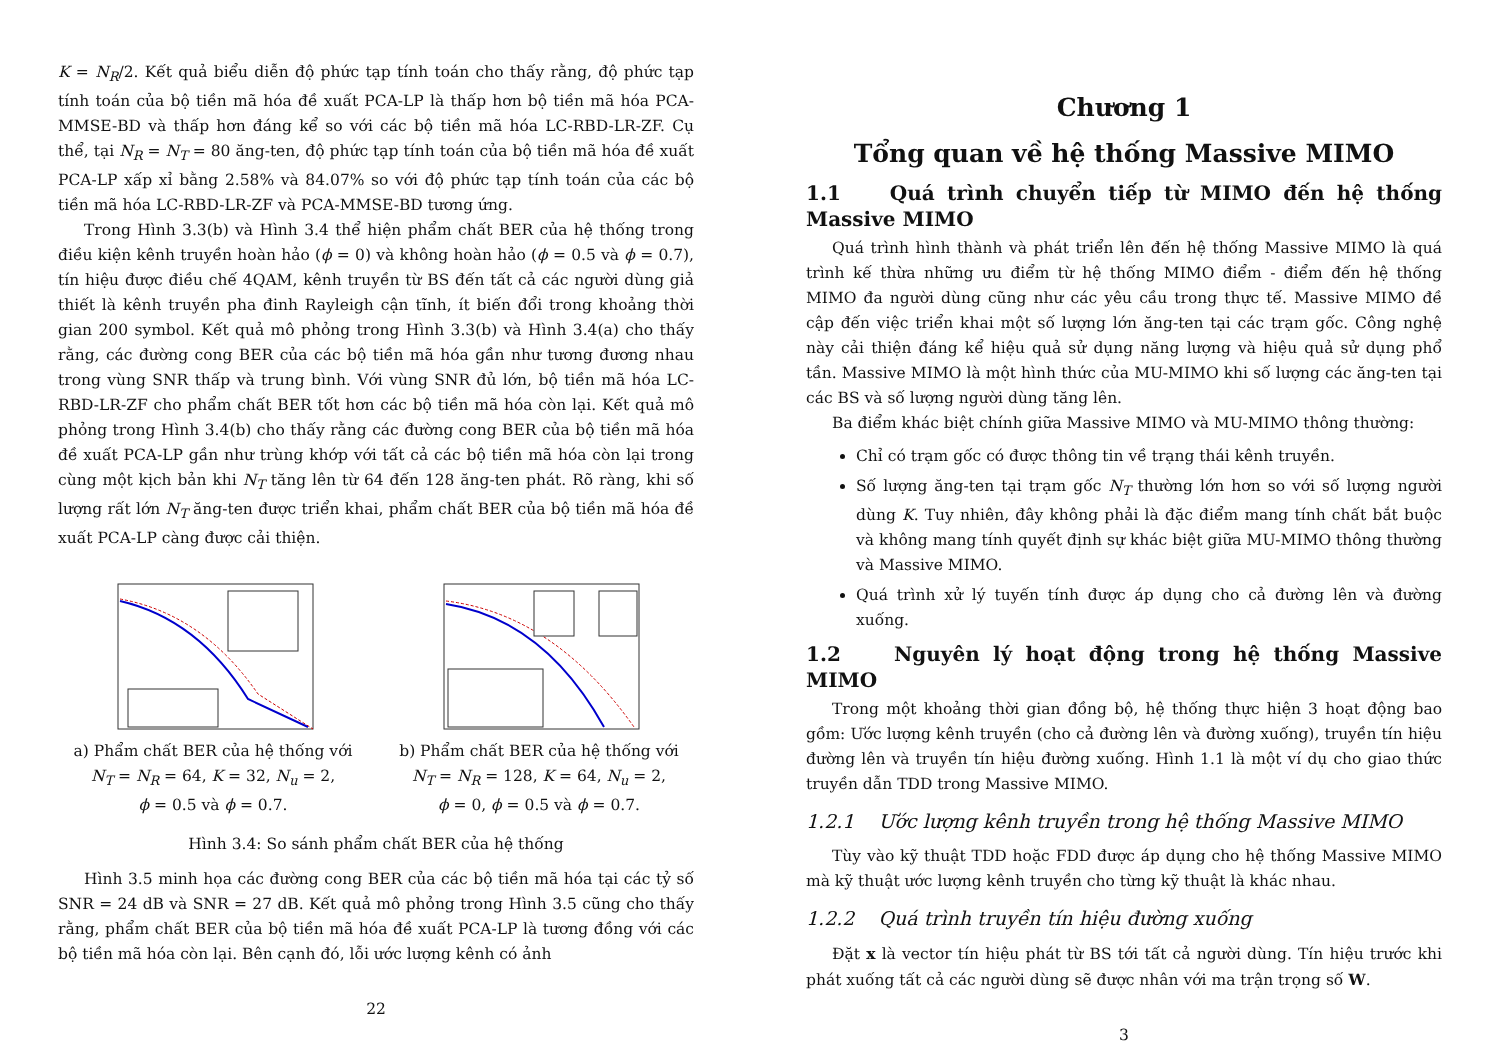K = N<sub>R</sub>/2. Kết quả biểu diễn độ phức tạp tính toán cho thấy rằng, độ phức tạp tính toán của bộ tiền mã hóa đề xuất PCA-LP là thấp hơn bộ tiền mã hóa PCA-MMSE-BD và thấp hơn đáng kể so với các bộ tiền mã hóa LC-RBD-LR-ZF. Cụ thể, tại N<sub>R</sub> = N<sub>T</sub> = 80 ăng-ten, độ phức tạp tính toán của bộ tiền mã hóa đề xuất PCA-LP xấp xỉ bằng 2.58% và 84.07% so với độ phức tạp tính toán của các bộ tiền mã hóa LC-RBD-LR-ZF và PCA-MMSE-BD tương ứng.
Trong Hình 3.3(b) và Hình 3.4 thể hiện phẩm chất BER của hệ thống trong điều kiện kênh truyền hoàn hảo (ϕ = 0) và không hoàn hảo (ϕ = 0.5 và ϕ = 0.7), tín hiệu được điều chế 4QAM, kênh truyền từ BS đến tất cả các người dùng giả thiết là kênh truyền pha đinh Rayleigh cận tĩnh, ít biến đổi trong khoảng thời gian 200 symbol. Kết quả mô phỏng trong Hình 3.3(b) và Hình 3.4(a) cho thấy rằng, các đường cong BER của các bộ tiền mã hóa gần như tương đương nhau trong vùng SNR thấp và trung bình. Với vùng SNR đủ lớn, bộ tiền mã hóa LC-RBD-LR-ZF cho phẩm chất BER tốt hơn các bộ tiền mã hóa còn lại. Kết quả mô phỏng trong Hình 3.4(b) cho thấy rằng các đường cong BER của bộ tiền mã hóa đề xuất PCA-LP gần như trùng khớp với tất cả các bộ tiền mã hóa còn lại trong cùng một kịch bản khi N<sub>T</sub> tăng lên từ 64 đến 128 ăng-ten phát. Rõ ràng, khi số lượng rất lớn N<sub>T</sub> ăng-ten được triển khai, phẩm chất BER của bộ tiền mã hóa đề xuất PCA-LP càng được cải thiện.
a) Phẩm chất BER của hệ thống với
N<sub>T</sub> = N<sub>R</sub> = 64, K = 32, N<sub>u</sub> = 2,
ϕ = 0.5 và ϕ = 0.7.
b) Phẩm chất BER của hệ thống với
N<sub>T</sub> = N<sub>R</sub> = 128, K = 64, N<sub>u</sub> = 2,
ϕ = 0, ϕ = 0.5 và ϕ = 0.7.
Hình 3.4: So sánh phẩm chất BER của hệ thống
Hình 3.5 minh họa các đường cong BER của các bộ tiền mã hóa tại các tỷ số SNR = 24 dB và SNR = 27 dB. Kết quả mô phỏng trong Hình 3.5 cũng cho thấy rằng, phẩm chất BER của bộ tiền mã hóa đề xuất PCA-LP là tương đồng với các bộ tiền mã hóa còn lại. Bên cạnh đó, lỗi ước lượng kênh có ảnh
22
Chương 1
Tổng quan về hệ thống Massive MIMO
1.1 Quá trình chuyển tiếp từ MIMO đến hệ thống Massive MIMO
Quá trình hình thành và phát triển lên đến hệ thống Massive MIMO là quá trình kế thừa những ưu điểm từ hệ thống MIMO điểm - điểm đến hệ thống MIMO đa người dùng cũng như các yêu cầu trong thực tế. Massive MIMO đề cập đến việc triển khai một số lượng lớn ăng-ten tại các trạm gốc. Công nghệ này cải thiện đáng kể hiệu quả sử dụng năng lượng và hiệu quả sử dụng phổ tần. Massive MIMO là một hình thức của MU-MIMO khi số lượng các ăng-ten tại các BS và số lượng người dùng tăng lên.
Ba điểm khác biệt chính giữa Massive MIMO và MU-MIMO thông thường:
Chỉ có trạm gốc có được thông tin về trạng thái kênh truyền.
Số lượng ăng-ten tại trạm gốc N<sub>T</sub> thường lớn hơn so với số lượng người dùng K. Tuy nhiên, đây không phải là đặc điểm mang tính chất bắt buộc và không mang tính quyết định sự khác biệt giữa MU-MIMO thông thường và Massive MIMO.
Quá trình xử lý tuyến tính được áp dụng cho cả đường lên và đường xuống.
1.2 Nguyên lý hoạt động trong hệ thống Massive MIMO
Trong một khoảng thời gian đồng bộ, hệ thống thực hiện 3 hoạt động bao gồm: Ước lượng kênh truyền (cho cả đường lên và đường xuống), truyền tín hiệu đường lên và truyền tín hiệu đường xuống. Hình 1.1 là một ví dụ cho giao thức truyền dẫn TDD trong Massive MIMO.
1.2.1 Ước lượng kênh truyền trong hệ thống Massive MIMO
Tùy vào kỹ thuật TDD hoặc FDD được áp dụng cho hệ thống Massive MIMO mà kỹ thuật ước lượng kênh truyền cho từng kỹ thuật là khác nhau.
1.2.2 Quá trình truyền tín hiệu đường xuống
Đặt x là vector tín hiệu phát từ BS tới tất cả người dùng. Tín hiệu trước khi phát xuống tất cả các người dùng sẽ được nhân với ma trận trọng số W.
3